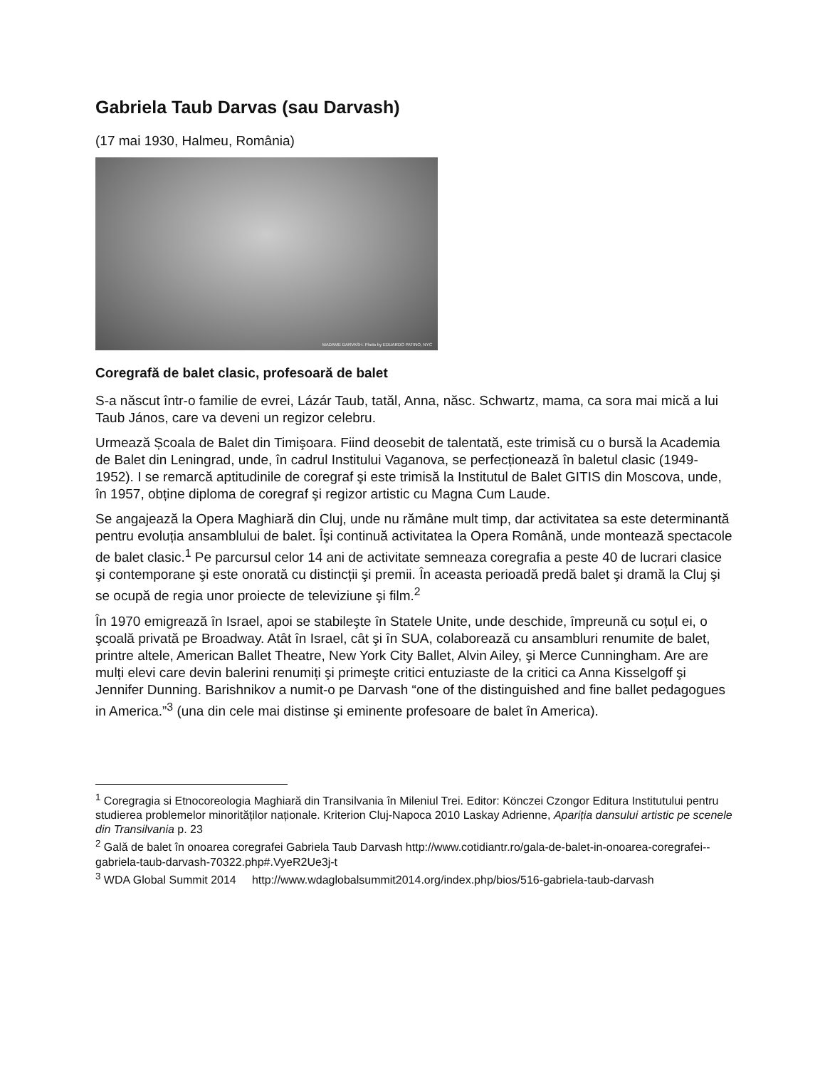Gabriela Taub Darvas (sau Darvash)
(17 mai 1930, Halmeu, România)
MADAME DARVASH. Photo by EDUARDO PATINO, NYC
Coregrafă de balet clasic, profesoară de balet
S-a născut într-o familie de evrei, Lázár Taub, tatăl, Anna, născ. Schwartz, mama, ca sora mai mică a lui Taub János, care va deveni un regizor celebru.
Urmează Școala de Balet din Timişoara. Fiind deosebit de talentată, este trimisă cu o bursă la Academia de Balet din Leningrad, unde, în cadrul Institului Vaganova, se perfecționează în baletul clasic (1949-1952). I se remarcă aptitudinile de coregraf şi este trimisă la Institutul de Balet GITIS din Moscova, unde, în 1957, obține diploma de coregraf şi regizor artistic cu Magna Cum Laude.
Se angajează la Opera Maghiară din Cluj, unde nu rămâne mult timp, dar activitatea sa este determinantă pentru evoluția ansamblului de balet. Îşi continuă activitatea la Opera Română, unde montează spectacole de balet clasic.<sup>1</sup> Pe parcursul celor 14 ani de activitate semneaza coregrafia a peste 40 de lucrari clasice şi contemporane şi este onorată cu distincții şi premii. În aceasta perioadă predă balet şi dramă la Cluj şi se ocupă de regia unor proiecte de televiziune şi film.<sup>2</sup>
În 1970 emigrează în Israel, apoi se stabileşte în Statele Unite, unde deschide, împreună cu soțul ei, o şcoală privată pe Broadway. Atât în Israel, cât şi în SUA, colaborează cu ansambluri renumite de balet, printre altele, American Ballet Theatre, New York City Ballet, Alvin Ailey, şi Merce Cunningham. Are are mulți elevi care devin balerini renumiți şi primeşte critici entuziaste de la critici ca Anna Kisselgoff şi Jennifer Dunning. Barishnikov a numit-o pe Darvash “one of the distinguished and fine ballet pedagogues in America.”<sup>3</sup> (una din cele mai distinse şi eminente profesoare de balet în America).
<sup>1</sup> Coregragia si Etnocoreologia Maghiară din Transilvania în Mileniul Trei. Editor: Könczei Czongor Editura Institutului pentru studierea problemelor minorităților naționale. Kriterion Cluj-Napoca 2010 Laskay Adrienne, Apariția dansului artistic pe scenele din Transilvania p. 23
<sup>2</sup> Galǎ de balet în onoarea coregrafei Gabriela Taub Darvash http://www.cotidiantr.ro/gala-de-balet-in-onoarea-coregrafei--gabriela-taub-darvash-70322.php#.VyeR2Ue3j-t
<sup>3</sup> WDA Global Summit 2014 http://www.wdaglobalsummit2014.org/index.php/bios/516-gabriela-taub-darvash